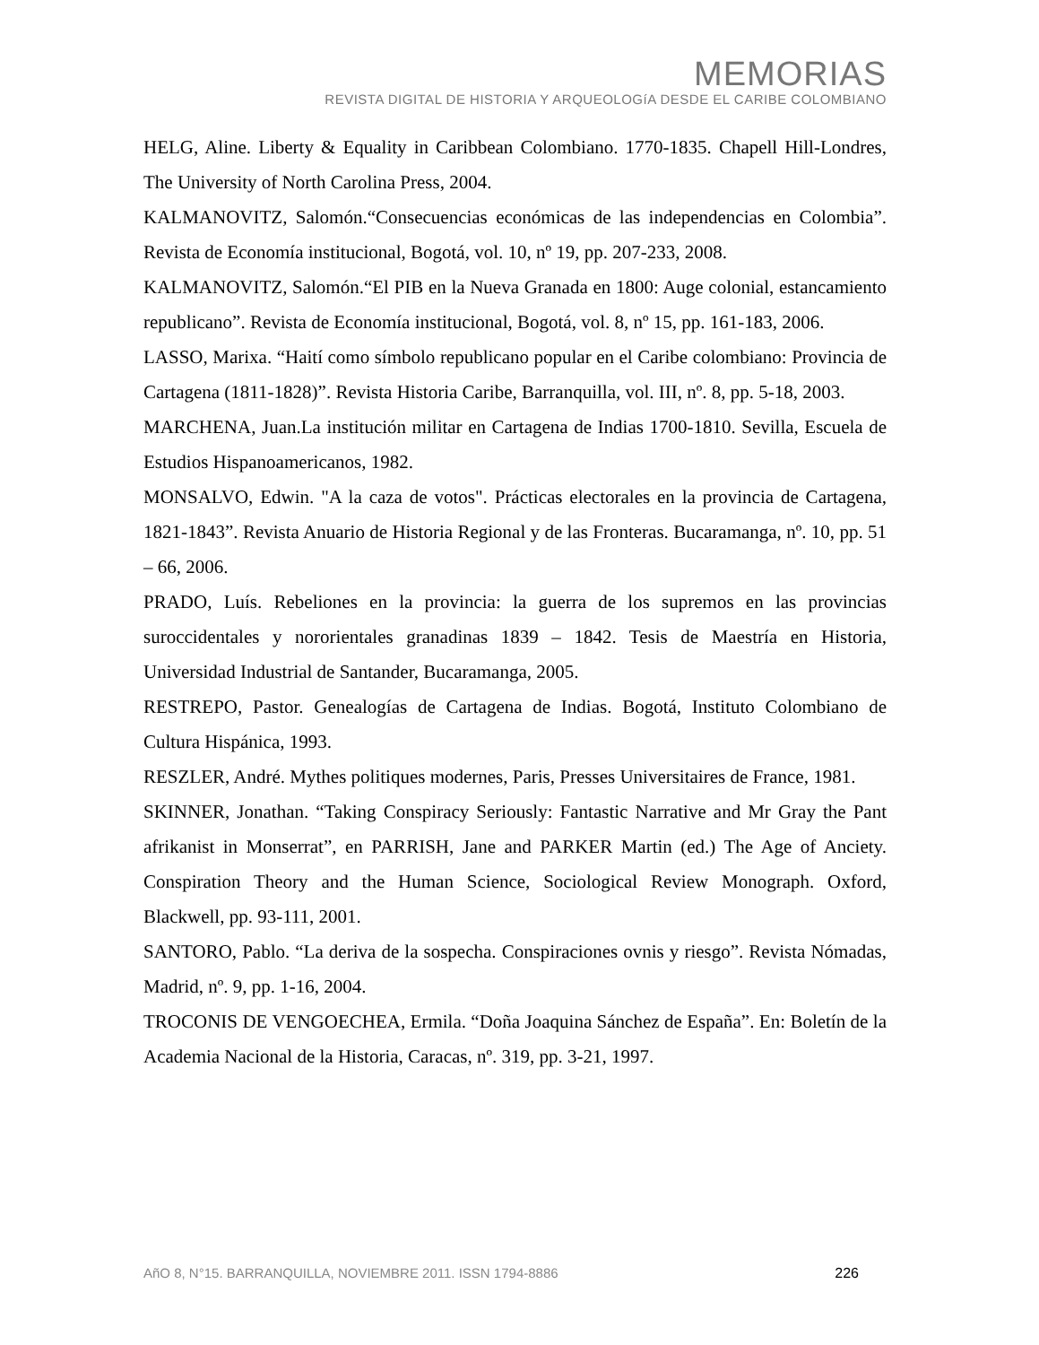MEMORIAS
REVISTA DIGITAL DE HISTORIA Y ARQUEOLOGíA DESDE EL CARIBE COLOMBIANO
HELG, Aline. Liberty & Equality in Caribbean Colombiano. 1770-1835. Chapell Hill-Londres, The University of North Carolina Press, 2004.
KALMANOVITZ, Salomón.“Consecuencias económicas de las independencias en Colombia”. Revista de Economía institucional, Bogotá, vol. 10, nº 19, pp. 207-233, 2008.
KALMANOVITZ, Salomón.“El PIB en la Nueva Granada en 1800: Auge colonial, estancamiento republicano”. Revista de Economía institucional, Bogotá, vol. 8, nº 15, pp. 161-183, 2006.
LASSO, Marixa. “Haití como símbolo republicano popular en el Caribe colombiano: Provincia de Cartagena (1811-1828)”. Revista Historia Caribe, Barranquilla, vol. III, nº. 8, pp. 5-18, 2003.
MARCHENA, Juan.La institución militar en Cartagena de Indias 1700-1810. Sevilla, Escuela de Estudios Hispanoamericanos, 1982.
MONSALVO, Edwin. "A la caza de votos". Prácticas electorales en la provincia de Cartagena, 1821-1843”. Revista Anuario de Historia Regional y de las Fronteras. Bucaramanga, nº. 10, pp. 51 – 66, 2006.
PRADO, Luís. Rebeliones en la provincia: la guerra de los supremos en las provincias suroccidentales y nororientales granadinas 1839 – 1842. Tesis de Maestría en Historia, Universidad Industrial de Santander, Bucaramanga, 2005.
RESTREPO, Pastor. Genealogías de Cartagena de Indias. Bogotá, Instituto Colombiano de Cultura Hispánica, 1993.
RESZLER, André. Mythes politiques modernes, Paris, Presses Universitaires de France, 1981.
SKINNER, Jonathan. “Taking Conspiracy Seriously: Fantastic Narrative and Mr Gray the Pant afrikanist in Monserrat”, en PARRISH, Jane and PARKER Martin (ed.) The Age of Anciety. Conspiration Theory and the Human Science, Sociological Review Monograph. Oxford, Blackwell, pp. 93-111, 2001.
SANTORO, Pablo. “La deriva de la sospecha. Conspiraciones ovnis y riesgo”. Revista Nómadas, Madrid, nº. 9, pp. 1-16, 2004.
TROCONIS DE VENGOECHEA, Ermila. “Doña Joaquina Sánchez de España”. En: Boletín de la Academia Nacional de la Historia, Caracas, nº. 319, pp. 3-21, 1997.
AñO 8, N°15. BARRANQUILLA, NOVIEMBRE 2011. ISSN 1794-8886 226